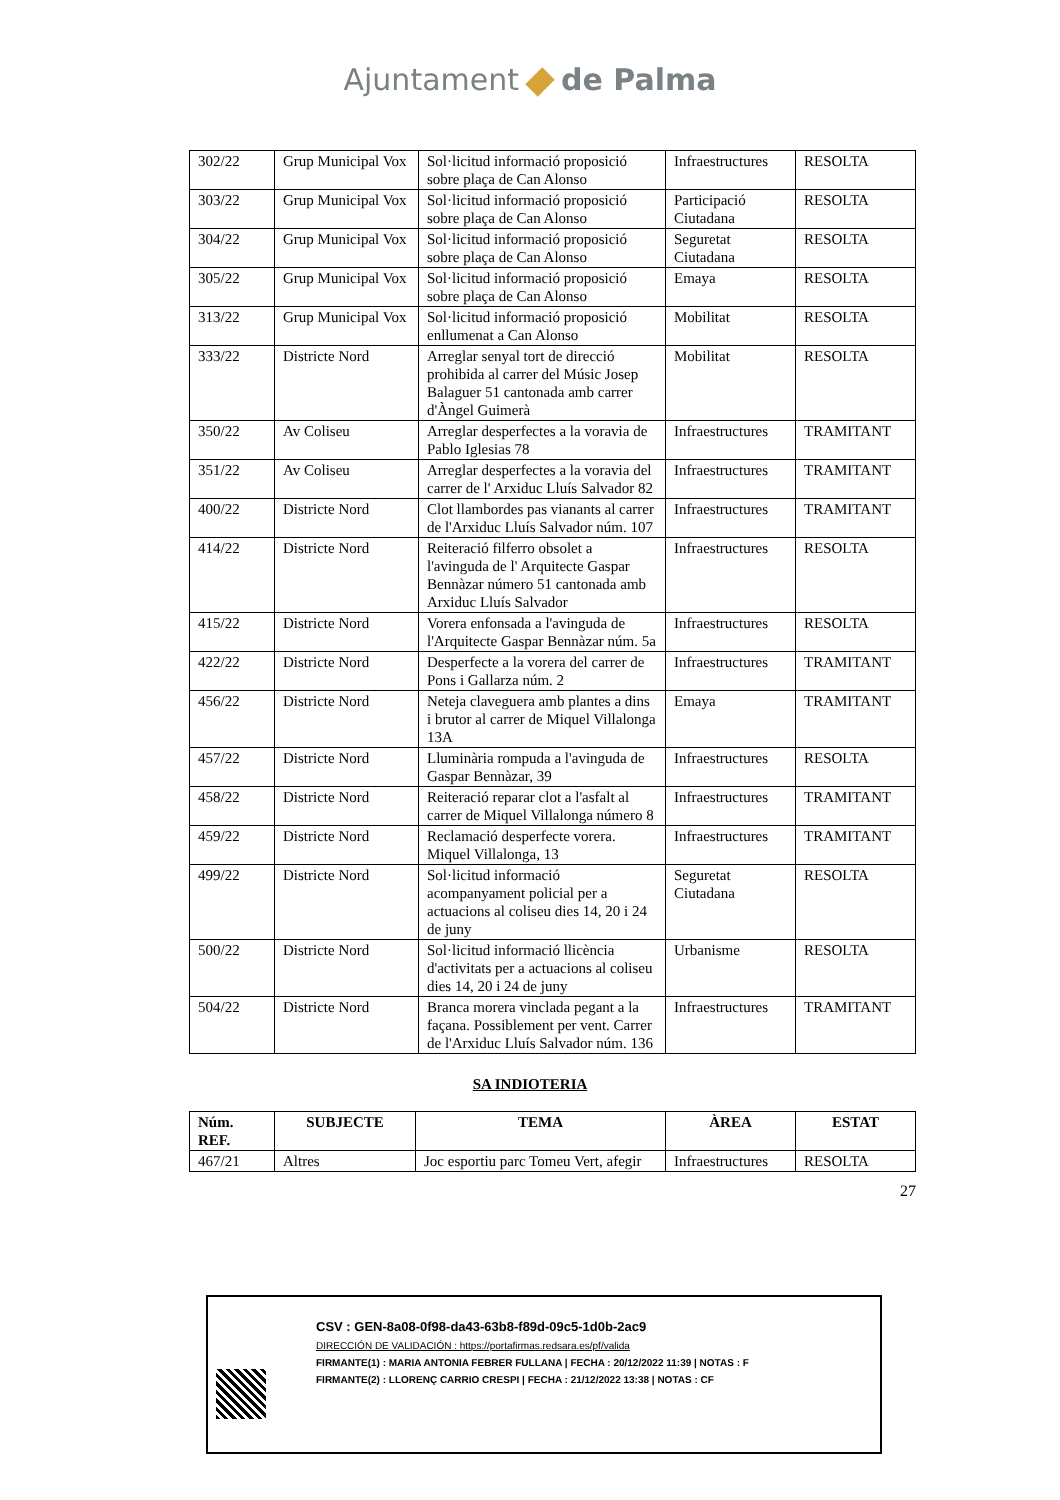Ajuntament de Palma
| 302/22 | Grup Municipal Vox | Sol·licitud informació proposició sobre plaça de Can Alonso | Infraestructures | RESOLTA |
| 303/22 | Grup Municipal Vox | Sol·licitud informació proposició sobre plaça de Can Alonso | Participació Ciutadana | RESOLTA |
| 304/22 | Grup Municipal Vox | Sol·licitud informació proposició sobre plaça de Can Alonso | Seguretat Ciutadana | RESOLTA |
| 305/22 | Grup Municipal Vox | Sol·licitud informació proposició sobre plaça de Can Alonso | Emaya | RESOLTA |
| 313/22 | Grup Municipal Vox | Sol·licitud informació proposició enllumenat a Can Alonso | Mobilitat | RESOLTA |
| 333/22 | Districte Nord | Arreglar senyal tort de direcció prohibida al carrer del Músic Josep Balaguer 51 cantonada amb carrer d'Àngel Guimerà | Mobilitat | RESOLTA |
| 350/22 | Av Coliseu | Arreglar desperfectes a la voravia de Pablo Iglesias 78 | Infraestructures | TRAMITANT |
| 351/22 | Av Coliseu | Arreglar desperfectes a la voravia del carrer de l' Arxiduc Lluís Salvador 82 | Infraestructures | TRAMITANT |
| 400/22 | Districte Nord | Clot llambordes pas vianants al carrer de l'Arxiduc Lluís Salvador núm. 107 | Infraestructures | TRAMITANT |
| 414/22 | Districte Nord | Reiteració filferro obsolet a l'avinguda de l' Arquitecte Gaspar Bennàzar número 51 cantonada amb Arxiduc Lluís Salvador | Infraestructures | RESOLTA |
| 415/22 | Districte Nord | Vorera enfonsada a l'avinguda de l'Arquitecte Gaspar Bennàzar núm. 5a | Infraestructures | RESOLTA |
| 422/22 | Districte Nord | Desperfecte a la vorera del carrer de Pons i Gallarza núm. 2 | Infraestructures | TRAMITANT |
| 456/22 | Districte Nord | Neteja claveguera amb plantes a dins i brutor al carrer de Miquel Villalonga 13A | Emaya | TRAMITANT |
| 457/22 | Districte Nord | Lluminària rompuda a l'avinguda de Gaspar Bennàzar, 39 | Infraestructures | RESOLTA |
| 458/22 | Districte Nord | Reiteració reparar clot a l'asfalt al carrer de Miquel Villalonga número 8 | Infraestructures | TRAMITANT |
| 459/22 | Districte Nord | Reclamació desperfecte vorera. Miquel Villalonga, 13 | Infraestructures | TRAMITANT |
| 499/22 | Districte Nord | Sol·licitud informació acompanyament policial per a actuacions al coliseu dies 14, 20 i 24 de juny | Seguretat Ciutadana | RESOLTA |
| 500/22 | Districte Nord | Sol·licitud informació llicència d'activitats per a actuacions al coliseu dies 14, 20 i 24 de juny | Urbanisme | RESOLTA |
| 504/22 | Districte Nord | Branca morera vinclada pegant a la façana. Possiblement per vent. Carrer de l'Arxiduc Lluís Salvador núm. 136 | Infraestructures | TRAMITANT |
SA INDIOTERIA
| Núm. REF. | SUBJECTE | TEMA | ÀREA | ESTAT |
| --- | --- | --- | --- | --- |
| 467/21 | Altres | Joc esportiu parc Tomeu Vert, afegir | Infraestructures | RESOLTA |
27
CSV : GEN-8a08-0f98-da43-63b8-f89d-09c5-1d0b-2ac9
DIRECCIÓN DE VALIDACIÓN : https://portafirmas.redsara.es/pf/valida
FIRMANTE(1) : MARIA ANTONIA FEBRER FULLANA | FECHA : 20/12/2022 11:39 | NOTAS : F
FIRMANTE(2) : LLORENÇ CARRIO CRESPI | FECHA : 21/12/2022 13:38 | NOTAS : CF